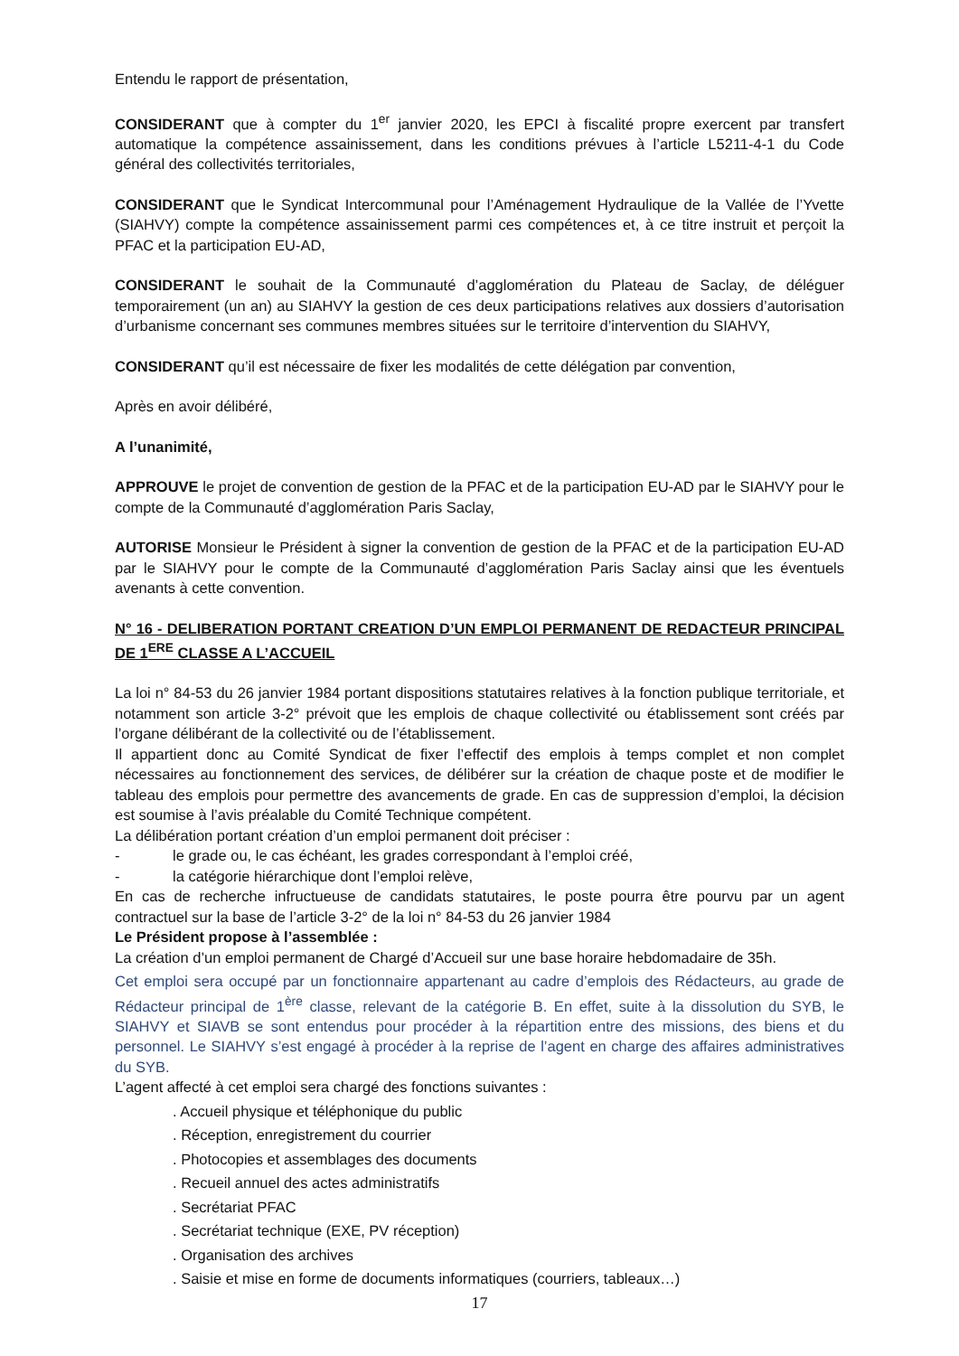Entendu le rapport de présentation,
CONSIDERANT que à compter du 1<sup>er</sup> janvier 2020, les EPCI à fiscalité propre exercent par transfert automatique la compétence assainissement, dans les conditions prévues à l’article L5211-4-1 du Code général des collectivités territoriales,
CONSIDERANT que le Syndicat Intercommunal pour l’Aménagement Hydraulique de la Vallée de l’Yvette (SIAHVY) compte la compétence assainissement parmi ces compétences et, à ce titre instruit et perçoit la PFAC et la participation EU-AD,
CONSIDERANT le souhait de la Communauté d’agglomération du Plateau de Saclay, de déléguer temporairement (un an) au SIAHVY la gestion de ces deux participations relatives aux dossiers d’autorisation d’urbanisme concernant ses communes membres situées sur le territoire d’intervention du SIAHVY,
CONSIDERANT qu’il est nécessaire de fixer les modalités de cette délégation par convention,
Après en avoir délibéré,
A l’unanimité,
APPROUVE le projet de convention de gestion de la PFAC et de la participation EU-AD par le SIAHVY pour le compte de la Communauté d’agglomération Paris Saclay,
AUTORISE Monsieur le Président à signer la convention de gestion de la PFAC et de la participation EU-AD par le SIAHVY pour le compte de la Communauté d’agglomération Paris Saclay ainsi que les éventuels avenants à cette convention.
N° 16 - DELIBERATION PORTANT CREATION D’UN EMPLOI PERMANENT DE REDACTEUR PRINCIPAL DE 1<sup>ERE</sup> CLASSE A L’ACCUEIL
La loi n° 84-53 du 26 janvier 1984 portant dispositions statutaires relatives à la fonction publique territoriale, et notamment son article 3-2° prévoit que les emplois de chaque collectivité ou établissement sont créés par l’organe délibérant de la collectivité ou de l’établissement.
Il appartient donc au Comité Syndicat de fixer l’effectif des emplois à temps complet et non complet nécessaires au fonctionnement des services, de délibérer sur la création de chaque poste et de modifier le tableau des emplois pour permettre des avancements de grade. En cas de suppression d’emploi, la décision est soumise à l’avis préalable du Comité Technique compétent.
La délibération portant création d’un emploi permanent doit préciser :
- le grade ou, le cas échéant, les grades correspondant à l’emploi créé,
- la catégorie hiérarchique dont l’emploi relève,
En cas de recherche infructueuse de candidats statutaires, le poste pourra être pourvu par un agent contractuel sur la base de l’article 3-2° de la loi n° 84-53 du 26 janvier 1984
Le Président propose à l’assemblée :
La création d’un emploi permanent de Chargé d’Accueil sur une base horaire hebdomadaire de 35h.
Cet emploi sera occupé par un fonctionnaire appartenant au cadre d’emplois des Rédacteurs, au grade de Rédacteur principal de 1<sup>ère</sup> classe, relevant de la catégorie B. En effet, suite à la dissolution du SYB, le SIAHVY et SIAVB se sont entendus pour procéder à la répartition entre des missions, des biens et du personnel. Le SIAHVY s’est engagé à procéder à la reprise de l’agent en charge des affaires administratives du SYB.
L’agent affecté à cet emploi sera chargé des fonctions suivantes :
. Accueil physique et téléphonique du public
. Réception, enregistrement du courrier
. Photocopies et assemblages des documents
. Recueil annuel des actes administratifs
. Secrétariat PFAC
. Secrétariat technique (EXE, PV réception)
. Organisation des archives
. Saisie et mise en forme de documents informatiques (courriers, tableaux…)
17